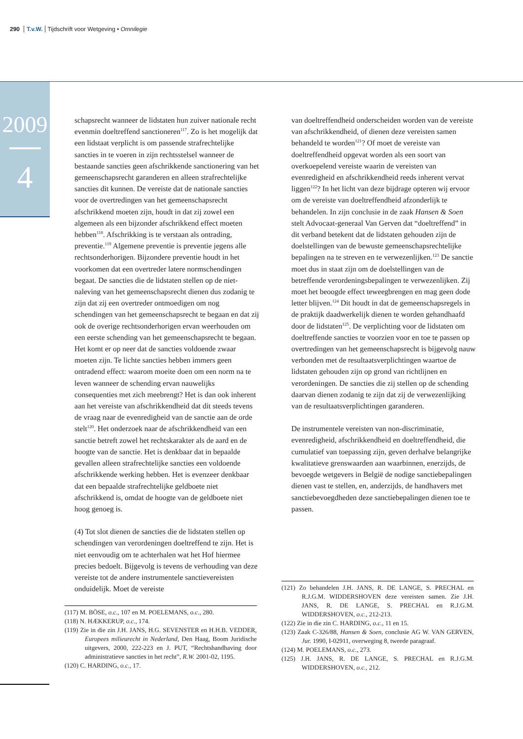290 T.v.W. Tijdschrift voor Wetgeving • Omnilegie
2009
4
schapsrecht wanneer de lidstaten hun zuiver nationale recht evenmin doeltreffend sanctioneren<sup>117</sup>. Zo is het mogelijk dat een lidstaat verplicht is om passende strafrechtelijke sancties in te voeren in zijn rechtsstelsel wanneer de bestaande sancties geen afschrikkende sanctionering van het gemeenschapsrecht garanderen en alleen strafrechtelijke sancties dit kunnen. De vereiste dat de nationale sancties voor de overtredingen van het gemeenschapsrecht afschrikkend moeten zijn, houdt in dat zij zowel een algemeen als een bijzonder afschrikkend effect moeten hebben<sup>118</sup>. Afschrikking is te verstaan als ontrading, preventie.<sup>119</sup> Algemene preventie is preventie jegens alle rechtsonderhorigen. Bijzondere preventie houdt in het voorkomen dat een overtreder latere normschendingen begaat. De sancties die de lidstaten stellen op de niet-naleving van het gemeenschapsrecht dienen dus zodanig te zijn dat zij een overtreder ontmoedigen om nog schendingen van het gemeenschapsrecht te begaan en dat zij ook de overige rechtsonderhorigen ervan weerhouden om een eerste schending van het gemeenschapsrecht te begaan. Het komt er op neer dat de sancties voldoende zwaar moeten zijn. Te lichte sancties hebben immers geen ontradend effect: waarom moeite doen om een norm na te leven wanneer de schending ervan nauwelijks consequenties met zich meebrengt? Het is dan ook inherent aan het vereiste van afschrikkendheid dat dit steeds tevens de vraag naar de evenredigheid van de sanctie aan de orde stelt<sup>120</sup>. Het onderzoek naar de afschrikkendheid van een sanctie betreft zowel het rechtskarakter als de aard en de hoogte van de sanctie. Het is denkbaar dat in bepaalde gevallen alleen strafrechtelijke sancties een voldoende afschrikkende werking hebben. Het is evenzeer denkbaar dat een bepaalde strafrechtelijke geldboete niet afschrikkend is, omdat de hoogte van de geldboete niet hoog genoeg is.
(4) Tot slot dienen de sancties die de lidstaten stellen op schendingen van verordeningen doeltreffend te zijn. Het is niet eenvoudig om te achterhalen wat het Hof hiermee precies bedoelt. Bijgevolg is tevens de verhouding van deze vereiste tot de andere instrumentele sanctievereisten onduidelijk. Moet de vereiste
(117) M. BÖSE, o.c., 107 en M. POELEMANS, o.c., 280.
(118) N. HÆKKERUP, o.c., 174.
(119) Zie in die zin J.H. JANS, H.G. SEVENSTER en H.H.B. VEDDER, Europees milieurecht in Nederland, Den Haag, Boom Juridische uitgevers, 2000, 222-223 en J. PUT, “Rechtshandhaving door administratieve sancties in het recht”, R.W. 2001-02, 1195.
(120) C. HARDING, o.c., 17.
van doeltreffendheid onderscheiden worden van de vereiste van afschrikkendheid, of dienen deze vereisten samen behandeld te worden<sup>121</sup>? Of moet de vereiste van doeltreffendheid opgevat worden als een soort van overkoepelend vereiste waarin de vereisten van evenredigheid en afschrikkendheid reeds inherent vervat liggen<sup>122</sup>? In het licht van deze bijdrage opteren wij ervoor om de vereiste van doeltreffendheid afzonderlijk te behandelen. In zijn conclusie in de zaak Hansen & Soen stelt Advocaat-generaal Van Gerven dat “doeltreffend” in dit verband betekent dat de lidstaten gehouden zijn de doelstellingen van de bewuste gemeenschapsrechtelijke bepalingen na te streven en te verwezenlijken.<sup>123</sup> De sanctie moet dus in staat zijn om de doelstellingen van de betreffende verordeningsbepalingen te verwezenlijken. Zij moet het beoogde effect teweegbrengen en mag geen dode letter blijven.<sup>124</sup> Dit houdt in dat de gemeenschapsregels in de praktijk daadwerkelijk dienen te worden gehandhaafd door de lidstaten<sup>125</sup>. De verplichting voor de lidstaten om doeltreffende sancties te voorzien voor en toe te passen op overtredingen van het gemeenschapsrecht is bijgevolg nauw verbonden met de resultaatsverplichtingen waartoe de lidstaten gehouden zijn op grond van richtlijnen en verordeningen. De sancties die zij stellen op de schending daarvan dienen zodanig te zijn dat zij de verwezenlijking van de resultaatsverplichtingen garanderen.
De instrumentele vereisten van non-discriminatie, evenredigheid, afschrikkendheid en doeltreffendheid, die cumulatief van toepassing zijn, geven derhalve belangrijke kwalitatieve grenswaarden aan waarbinnen, enerzijds, de bevoegde wetgevers in België de nodige sanctiebepalingen dienen vast te stellen, en, anderzijds, de handhavers met sanctiebevoegdheden deze sanctiebepalingen dienen toe te passen.
(121) Zo behandelen J.H. JANS, R. DE LANGE, S. PRECHAL en R.J.G.M. WIDDERSHOVEN deze vereisten samen. Zie J.H. JANS, R. DE LANGE, S. PRECHAL en R.J.G.M. WIDDERSHOVEN, o.c., 212-213.
(122) Zie in die zin C. HARDING, o.c., 11 en 15.
(123) Zaak C-326/88, Hansen & Soen, conclusie AG W. VAN GERVEN, Jur. 1990, I-02911, overweging 8, tweede paragraaf.
(124) M. POELEMANS, o.c., 273.
(125) J.H. JANS, R. DE LANGE, S. PRECHAL en R.J.G.M. WIDDERSHOVEN, o.c., 212.